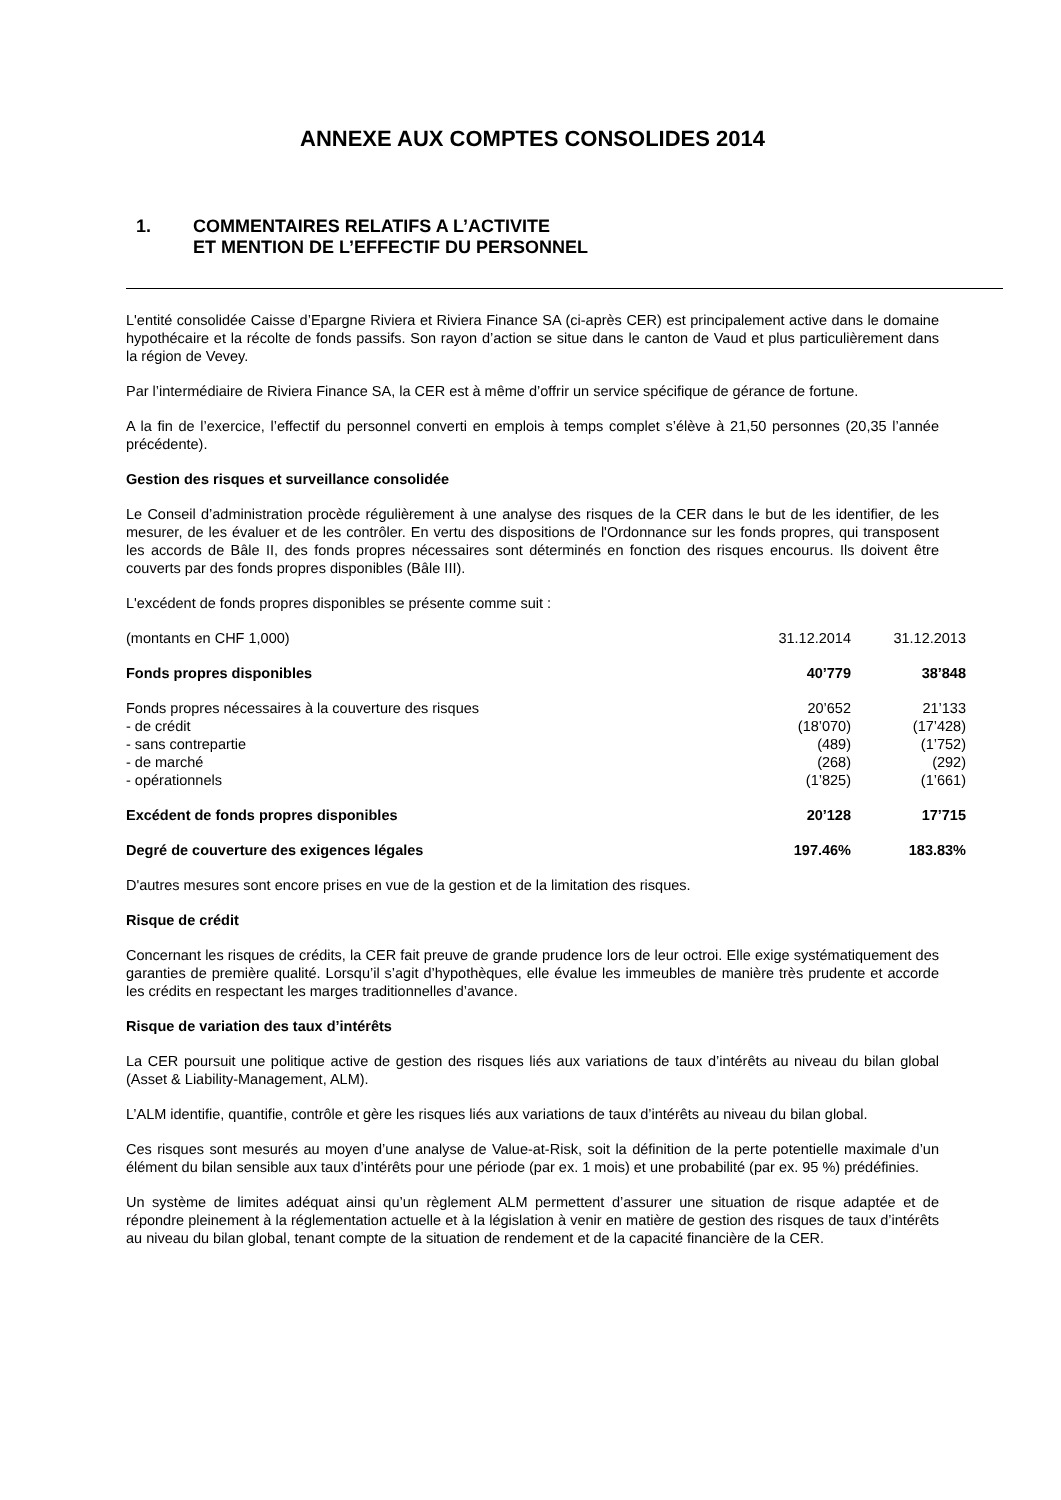ANNEXE AUX COMPTES CONSOLIDES 2014
1. COMMENTAIRES RELATIFS A L’ACTIVITE
ET MENTION DE L’EFFECTIF DU PERSONNEL
L'entité consolidée Caisse d’Epargne Riviera et Riviera Finance SA (ci-après CER) est principalement active dans le domaine hypothécaire et la récolte de fonds passifs. Son rayon d’action se situe dans le canton de Vaud et plus particulièrement dans la région de Vevey.
Par l’intermédiaire de Riviera Finance SA, la CER est à même d’offrir un service spécifique de gérance de fortune.
A la fin de l’exercice, l’effectif du personnel converti en emplois à temps complet s’élève à 21,50 personnes (20,35 l’année précédente).
Gestion des risques et surveillance consolidée
Le Conseil d’administration procède régulièrement à une analyse des risques de la CER dans le but de les identifier, de les mesurer, de les évaluer et de les contrôler. En vertu des dispositions de l'Ordonnance sur les fonds propres, qui transposent les accords de Bâle II, des fonds propres nécessaires sont déterminés en fonction des risques encourus. Ils doivent être couverts par des fonds propres disponibles (Bâle III).
L'excédent de fonds propres disponibles se présente comme suit :
| (montants en CHF 1,000) | 31.12.2014 | 31.12.2013 |
| Fonds propres disponibles | 40’779 | 38’848 |
| Fonds propres nécessaires à la couverture des risques | 20’652 | 21’133 |
| - de crédit | (18’070) | (17’428) |
| - sans contrepartie | (489) | (1’752) |
| - de marché | (268) | (292) |
| - opérationnels | (1’825) | (1’661) |
| Excédent de fonds propres disponibles | 20’128 | 17’715 |
| Degré de couverture des exigences légales | 197.46% | 183.83% |
D'autres mesures sont encore prises en vue de la gestion et de la limitation des risques.
Risque de crédit
Concernant les risques de crédits, la CER fait preuve de grande prudence lors de leur octroi. Elle exige systématiquement des garanties de première qualité. Lorsqu’il s’agit d’hypothèques, elle évalue les immeubles de manière très prudente et accorde les crédits en respectant les marges traditionnelles d’avance.
Risque de variation des taux d’intérêts
La CER poursuit une politique active de gestion des risques liés aux variations de taux d’intérêts au niveau du bilan global (Asset & Liability-Management, ALM).
L’ALM identifie, quantifie, contrôle et gère les risques liés aux variations de taux d’intérêts au niveau du bilan global.
Ces risques sont mesurés au moyen d’une analyse de Value-at-Risk, soit la définition de la perte potentielle maximale d’un élément du bilan sensible aux taux d’intérêts pour une période (par ex. 1 mois) et une probabilité (par ex. 95 %) prédéfinies.
Un système de limites adéquat ainsi qu’un règlement ALM permettent d’assurer une situation de risque adaptée et de répondre pleinement à la réglementation actuelle et à la législation à venir en matière de gestion des risques de taux d’intérêts au niveau du bilan global, tenant compte de la situation de rendement et de la capacité financière de la CER.